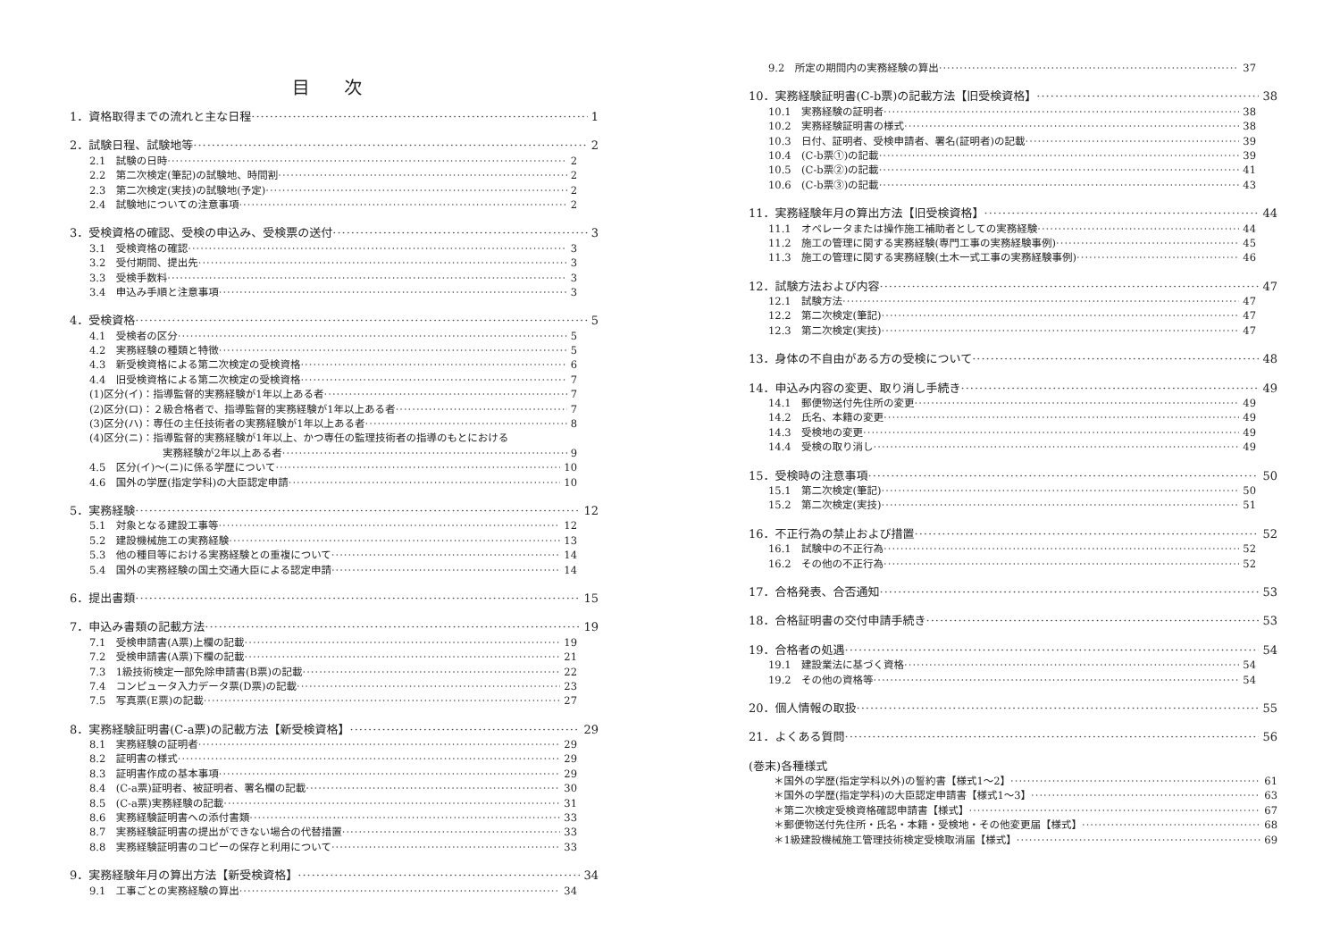目 次
1．資格取得までの流れと主な日程 1
2．試験日程、試験地等 2
2.1　試験の日時 2
2.2　第二次検定(筆記)の試験地、時間割 2
2.3　第二次検定(実技)の試験地(予定) 2
2.4　試験地についての注意事項 2
3．受検資格の確認、受検の申込み、受検票の送付 3
3.1　受検資格の確認 3
3.2　受付期間、提出先 3
3.3　受検手数料 3
3.4　申込み手順と注意事項 3
4．受検資格 5
4.1　受検者の区分 5
4.2　実務経験の種類と特徴 5
4.3　新受検資格による第二次検定の受検資格 6
4.4　旧受検資格による第二次検定の受検資格 7
(1)区分(イ)：指導監督的実務経験が1年以上ある者 7
(2)区分(ロ)：２級合格者で、指導監督的実務経験が1年以上ある者 7
(3)区分(ハ)：専任の主任技術者の実務経験が1年以上ある者 8
(4)区分(ニ)：指導監督的実務経験が1年以上、かつ専任の監理技術者の指導のもとにおける
実務経験が2年以上ある者 9
4.5　区分(イ)～(ニ)に係る学歴について 10
4.6　国外の学歴(指定学科)の大臣認定申請 10
5．実務経験 12
5.1　対象となる建設工事等 12
5.2　建設機械施工の実務経験 13
5.3　他の種目等における実務経験との重複について 14
5.4　国外の実務経験の国土交通大臣による認定申請 14
6．提出書類 15
7．申込み書類の記載方法 19
7.1　受検申請書(A票)上欄の記載 19
7.2　受検申請書(A票)下欄の記載 21
7.3　1級技術検定一部免除申請書(B票)の記載 22
7.4　コンピュータ入力データ票(D票)の記載 23
7.5　写真票(E票)の記載 27
8．実務経験証明書(C-a票)の記載方法【新受検資格】 29
8.1　実務経験の証明者 29
8.2　証明書の様式 29
8.3　証明書作成の基本事項 29
8.4　(C-a票)証明者、被証明者、署名欄の記載 30
8.5　(C-a票)実務経験の記載 31
8.6　実務経験証明書への添付書類 33
8.7　実務経験証明書の提出ができない場合の代替措置 33
8.8　実務経験証明書のコピーの保存と利用について 33
9．実務経験年月の算出方法【新受検資格】 34
9.1　工事ごとの実務経験の算出 34
9.2　所定の期間内の実務経験の算出 37
10．実務経験証明書(C-b票)の記載方法【旧受検資格】 38
10.1　実務経験の証明者 38
10.2　実務経験証明書の様式 38
10.3　日付、証明者、受検申請者、署名(証明者)の記載 39
10.4　(C-b票①)の記載 39
10.5　(C-b票②)の記載 41
10.6　(C-b票③)の記載 43
11．実務経験年月の算出方法【旧受検資格】 44
11.1　オペレータまたは操作施工補助者としての実務経験 44
11.2　施工の管理に関する実務経験(専門工事の実務経験事例) 45
11.3　施工の管理に関する実務経験(土木一式工事の実務経験事例) 46
12．試験方法および内容 47
12.1　試験方法 47
12.2　第二次検定(筆記) 47
12.3　第二次検定(実技) 47
13．身体の不自由がある方の受検について 48
14．申込み内容の変更、取り消し手続き 49
14.1　郵便物送付先住所の変更 49
14.2　氏名、本籍の変更 49
14.3　受検地の変更 49
14.4　受検の取り消し 49
15．受検時の注意事項 50
15.1　第二次検定(筆記) 50
15.2　第二次検定(実技) 51
16．不正行為の禁止および措置 52
16.1　試験中の不正行為 52
16.2　その他の不正行為 52
17．合格発表、合否通知 53
18．合格証明書の交付申請手続き 53
19．合格者の処遇 54
19.1　建設業法に基づく資格 54
19.2　その他の資格等 54
20．個人情報の取扱 55
21．よくある質問 56
(巻末)各種様式
＊国外の学歴(指定学科以外)の誓約書【様式1～2】 61
＊国外の学歴(指定学科)の大臣認定申請書【様式1～3】 63
＊第二次検定受検資格確認申請書【様式】 67
＊郵便物送付先住所・氏名・本籍・受検地・その他変更届【様式】 68
＊1級建設機械施工管理技術検定受検取消届【様式】 69